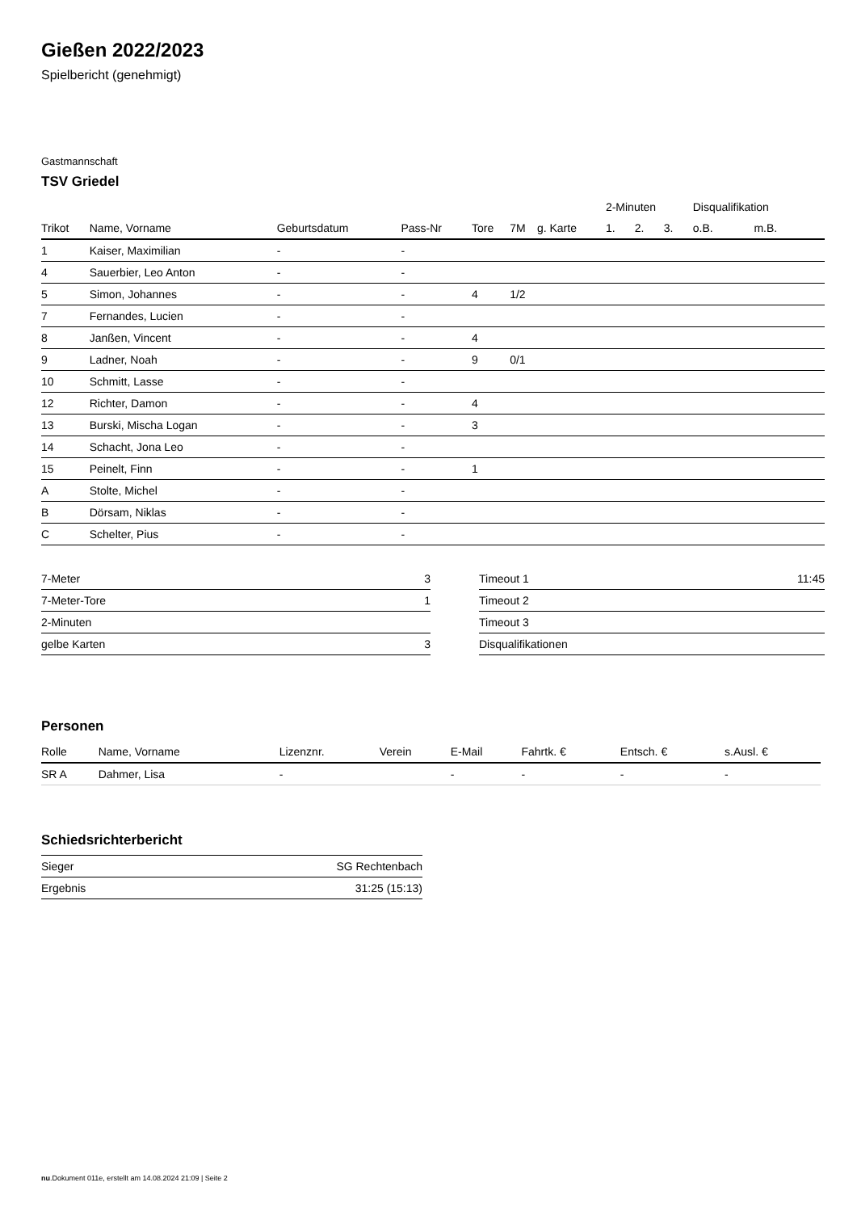Gießen 2022/2023
Spielbericht (genehmigt)
Gastmannschaft
TSV Griedel
| | | | | | | | 2-Minuten | | | Disqualifikation | |
| --- | --- | --- | --- | --- | --- | --- | --- | --- | --- | --- | --- |
| Trikot | Name, Vorname | Geburtsdatum | Pass-Nr | Tore | 7M | g. Karte | 1. | 2. | 3. | o.B. | m.B. |
| 1 | Kaiser, Maximilian | - | - | | | | | | | | |
| 4 | Sauerbier, Leo Anton | - | - | | | | | | | | |
| 5 | Simon, Johannes | - | - | 4 | 1/2 | | | | | | |
| 7 | Fernandes, Lucien | - | - | | | | | | | | |
| 8 | Janßen, Vincent | - | - | 4 | | | | | | | |
| 9 | Ladner, Noah | - | - | 9 | 0/1 | | | | | | |
| 10 | Schmitt, Lasse | - | - | | | | | | | | |
| 12 | Richter, Damon | - | - | 4 | | | | | | | |
| 13 | Burski, Mischa Logan | - | - | 3 | | | | | | | |
| 14 | Schacht, Jona Leo | - | - | | | | | | | | |
| 15 | Peinelt, Finn | - | - | 1 | | | | | | | |
| A | Stolte, Michel | - | - | | | | | | | | |
| B | Dörsam, Niklas | - | - | | | | | | | | |
| C | Schelter, Pius | - | - | | | | | | | | |
| 7-Meter | 3 |
| 7-Meter-Tore | 1 |
| 2-Minuten | |
| gelbe Karten | 3 |
| Timeout 1 | 11:45 |
| Timeout 2 | |
| Timeout 3 | |
| Disqualifikationen | |
Personen
| Rolle | Name, Vorname | Lizenznr. | Verein | E-Mail | Fahrtk. € | Entsch. € | s.Ausl. € |
| --- | --- | --- | --- | --- | --- | --- | --- |
| SR A | Dahmer, Lisa | - | | - | - | - | - |
Schiedsrichterbericht
| Sieger | SG Rechtenbach |
| Ergebnis | 31:25 (15:13) |
nu.Dokument 011e, erstellt am 14.08.2024 21:09 | Seite 2